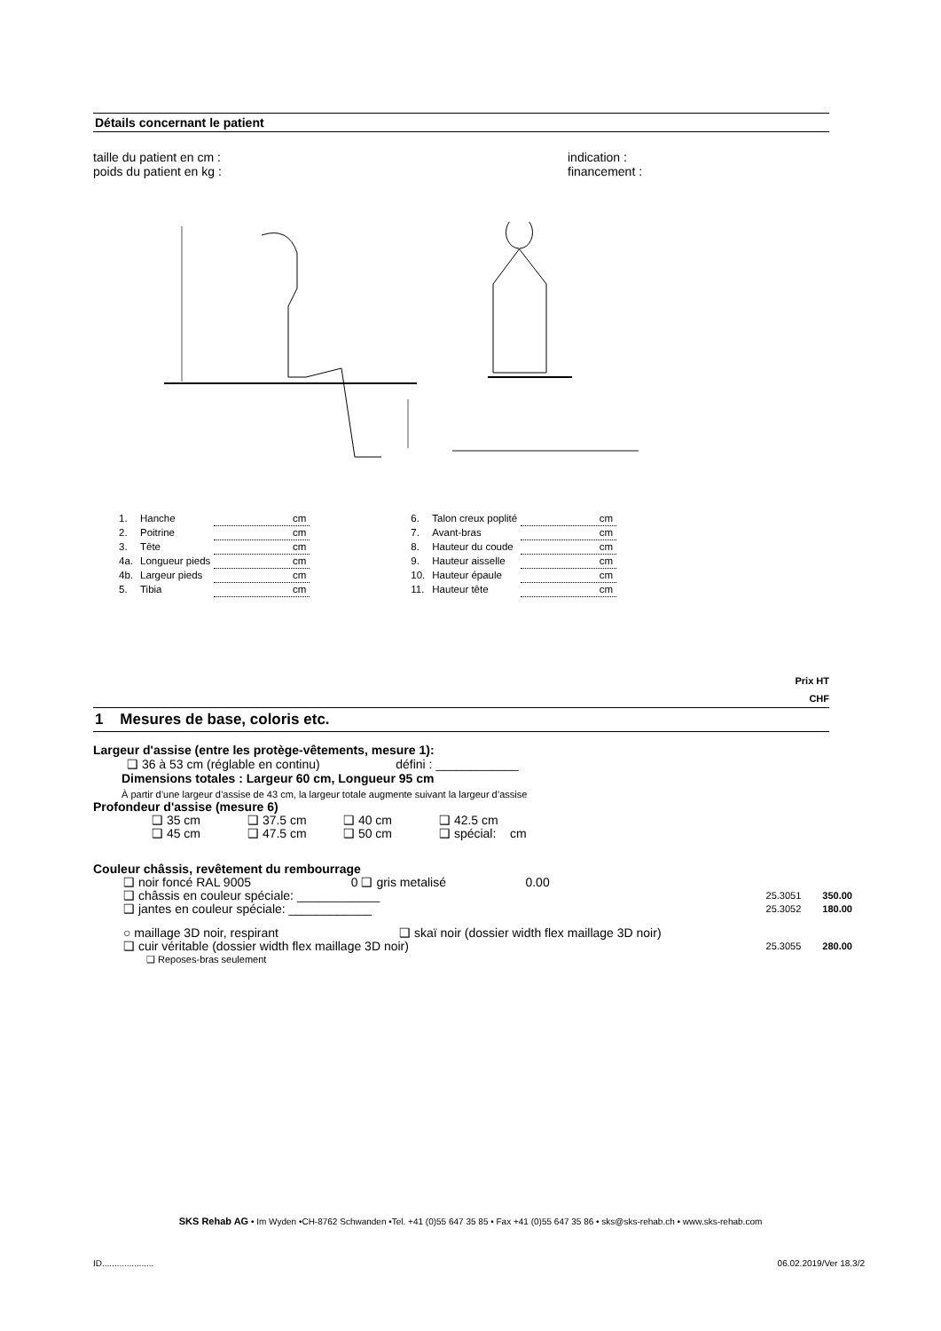Détails concernant le patient
taille du patient en cm :
poids du patient en kg :
indication :
financement :
| 1. | Hanche | cm |
| 2. | Poitrine | cm |
| 3. | Tête | cm |
| 4a. | Longueur pieds | cm |
| 4b. | Largeur pieds | cm |
| 5. | Tibia | cm |
| 6. | Talon creux poplité | cm |
| 7. | Avant-bras | cm |
| 8. | Hauteur du coude | cm |
| 9. | Hauteur aisselle | cm |
| 10. | Hauteur épaule | cm |
| 11. | Hauteur tête | cm |
Prix HT
CHF
1 Mesures de base, coloris etc.
Largeur d'assise (entre les protège-vêtements, mesure 1):
❑ 36 à 53 cm (réglable en continu) défini : ____________
Dimensions totales : Largeur 60 cm, Longueur 95 cm
À partir d’une largeur d’assise de 43 cm, la largeur totale augmente suivant la largeur d’assise
Profondeur d'assise (mesure 6)
| ❑ 35 cm | ❑ 37.5 cm | ❑ 40 cm | ❑ 42.5 cm |
| ❑ 45 cm | ❑ 47.5 cm | ❑ 50 cm | ❑ spécial: cm |
Couleur châssis, revêtement du rembourrage
| ❑ noir foncé RAL 9005 0 ❑ gris metalisé 0.00 | | |
| ❑ châssis en couleur spéciale: ____________ | 25.3051 | 350.00 |
| ❑ jantes en couleur spéciale: ____________ | 25.3052 | 180.00 |
| ○ maillage 3D noir, respirant ❑ skaï noir (dossier width flex maillage 3D noir) | | |
| ❑ cuir véritable (dossier width flex maillage 3D noir) | 25.3055 | 280.00 |
| ❑ Reposes-bras seulement | | |
SKS Rehab AG • Im Wyden •CH-8762 Schwanden •Tel. +41 (0)55 647 35 85 • Fax +41 (0)55 647 35 86 • sks@sks-rehab.ch • www.sks-rehab.com
ID..................... 06.02.2019/Ver 18.3/2